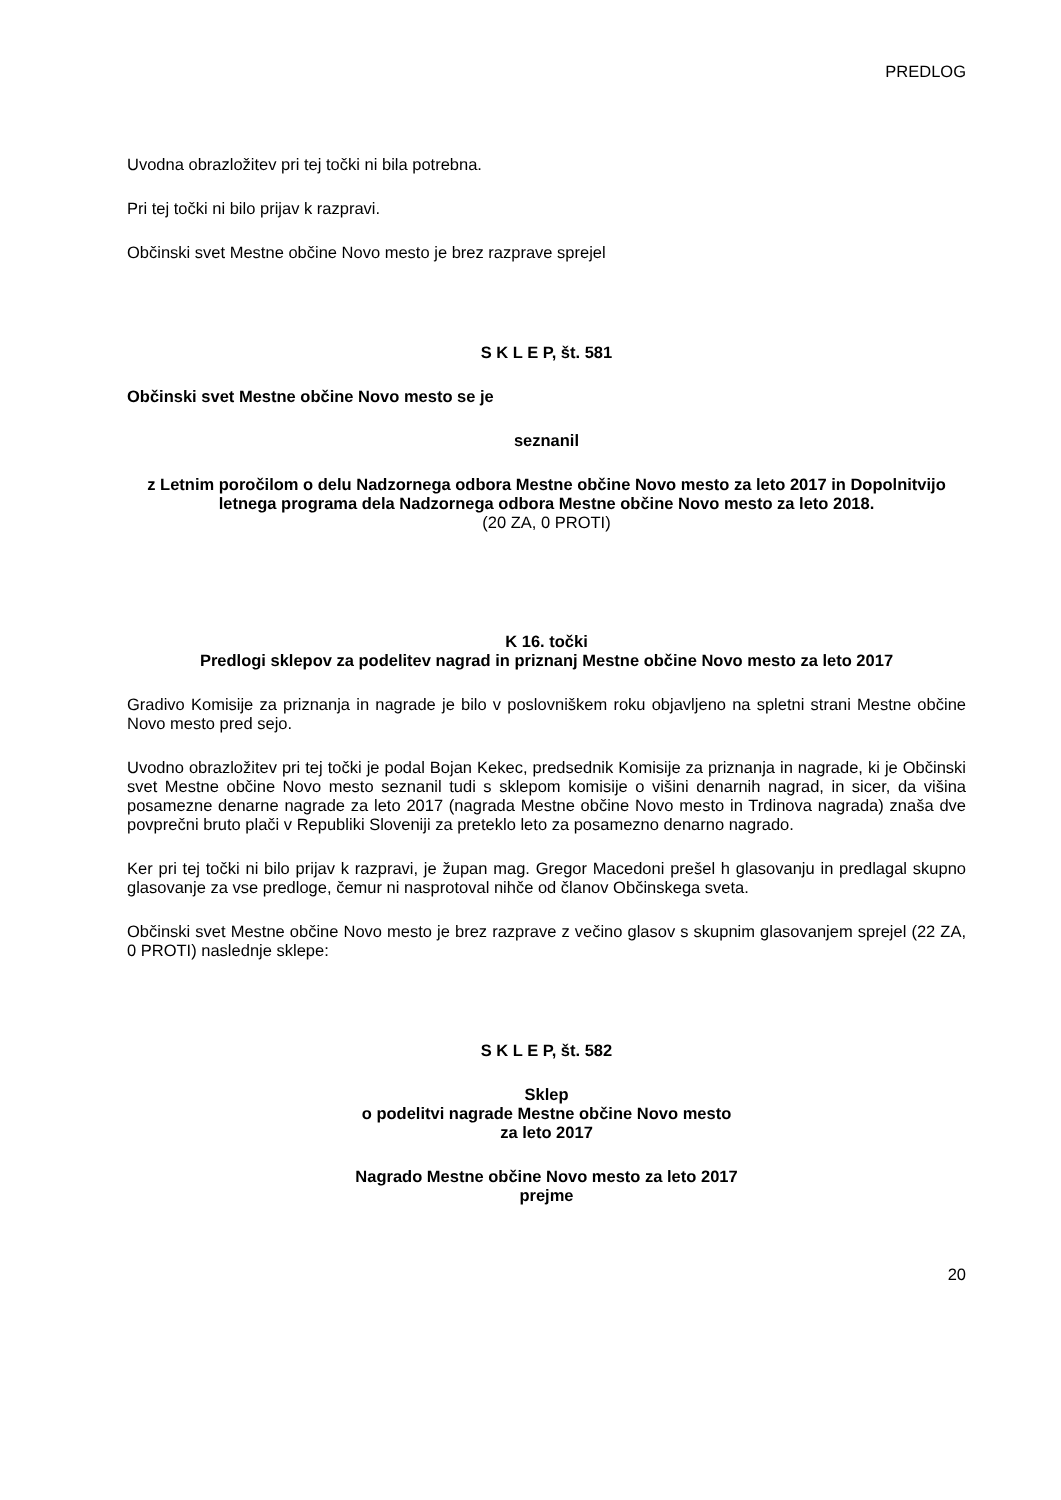PREDLOG
Uvodna obrazložitev pri tej točki ni bila potrebna.
Pri tej točki ni bilo prijav k razpravi.
Občinski svet Mestne občine Novo mesto je brez razprave sprejel
S K L E P, št. 581
Občinski svet Mestne občine Novo mesto se je
seznanil
z Letnim poročilom o delu Nadzornega odbora Mestne občine Novo mesto za leto 2017 in Dopolnitvijo letnega programa dela Nadzornega odbora Mestne občine Novo mesto za leto 2018.
(20 ZA, 0 PROTI)
K 16. točki
Predlogi sklepov za podelitev nagrad in priznanj Mestne občine Novo mesto za leto 2017
Gradivo Komisije za priznanja in nagrade je bilo v poslovniškem roku objavljeno na spletni strani Mestne občine Novo mesto pred sejo.
Uvodno obrazložitev pri tej točki je podal Bojan Kekec, predsednik Komisije za priznanja in nagrade, ki je Občinski svet Mestne občine Novo mesto seznanil tudi s sklepom komisije o višini denarnih nagrad, in sicer, da višina posamezne denarne nagrade za leto 2017 (nagrada Mestne občine Novo mesto in Trdinova nagrada) znaša dve povprečni bruto plači v Republiki Sloveniji za preteklo leto za posamezno denarno nagrado.
Ker pri tej točki ni bilo prijav k razpravi, je župan mag. Gregor Macedoni prešel h glasovanju in predlagal skupno glasovanje za vse predloge, čemur ni nasprotoval nihče od članov Občinskega sveta.
Občinski svet Mestne občine Novo mesto je brez razprave z večino glasov s skupnim glasovanjem sprejel (22 ZA, 0 PROTI) naslednje sklepe:
S K L E P, št. 582
Sklep
o podelitvi nagrade Mestne občine Novo mesto
za leto 2017
Nagrado Mestne občine Novo mesto za leto 2017
prejme
20